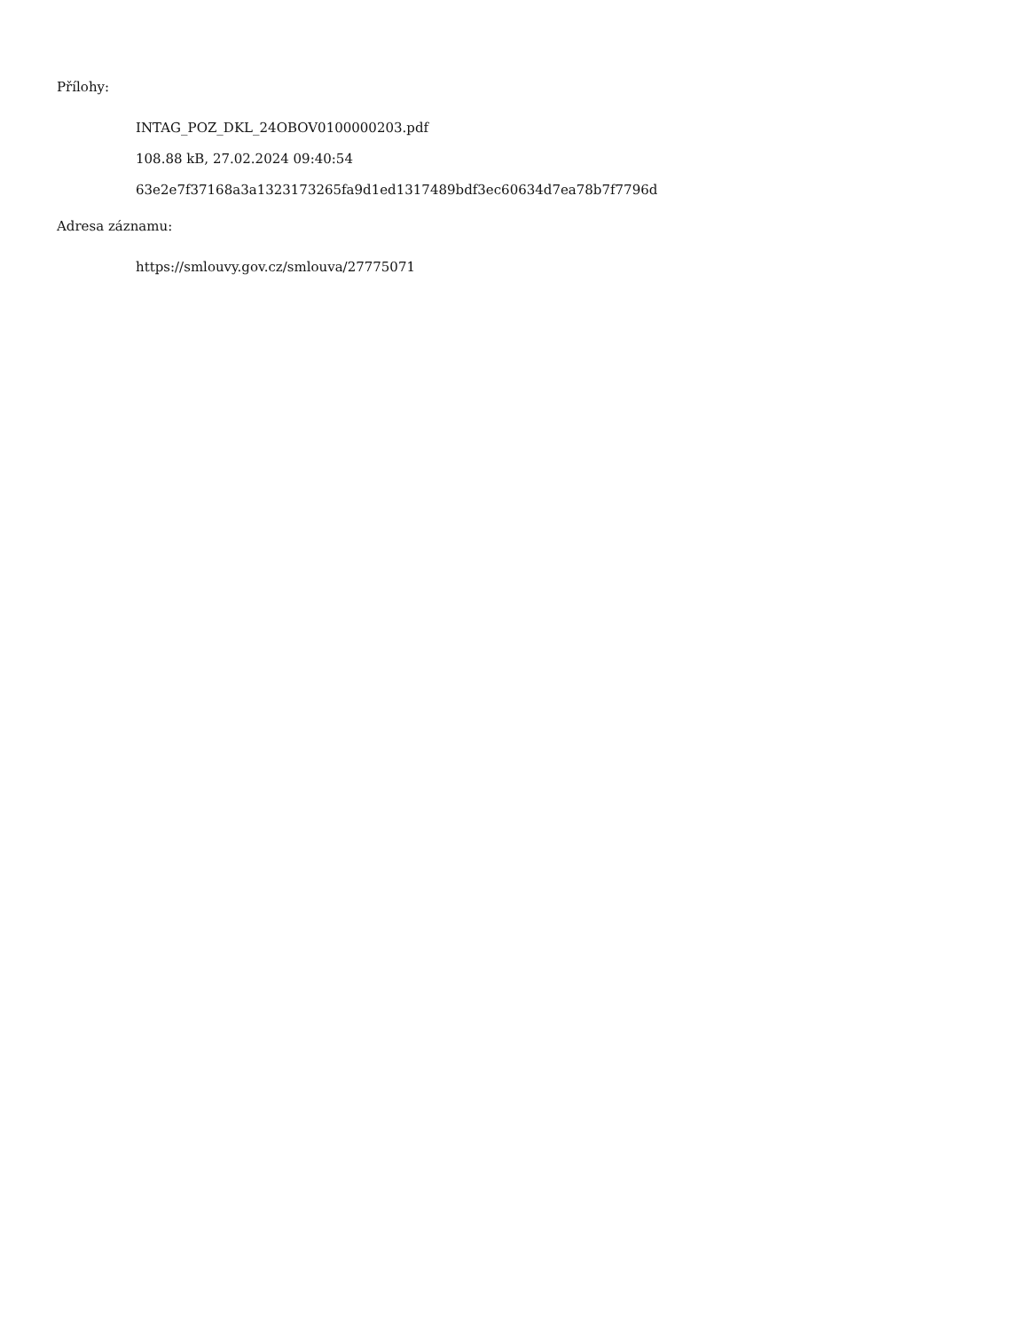Přílohy:
INTAG_POZ_DKL_24OBOV0100000203.pdf
108.88 kB, 27.02.2024 09:40:54
63e2e7f37168a3a1323173265fa9d1ed1317489bdf3ec60634d7ea78b7f7796d
Adresa záznamu:
https://smlouvy.gov.cz/smlouva/27775071